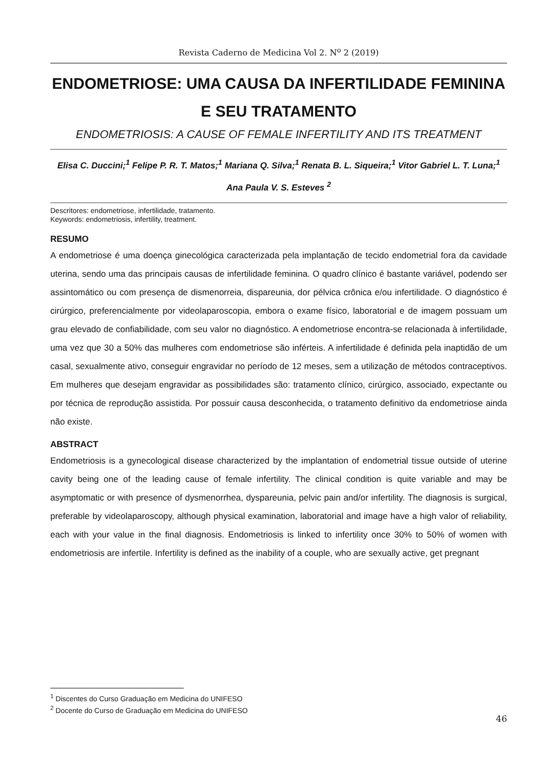Revista Caderno de Medicina Vol 2. N<sup>o</sup> 2 (2019)
ENDOMETRIOSE: UMA CAUSA DA INFERTILIDADE FEMININA E SEU TRATAMENTO
ENDOMETRIOSIS: A CAUSE OF FEMALE INFERTILITY AND ITS TREATMENT
Elisa C. Duccini;<sup>1</sup> Felipe P. R. T. Matos;<sup>1</sup> Mariana Q. Silva;<sup>1</sup> Renata B. L. Siqueira;<sup>1</sup> Vitor Gabriel L. T. Luna;<sup>1</sup> Ana Paula V. S. Esteves <sup>2</sup>
Descritores: endometriose, infertilidade, tratamento.
Keywords: endometriosis, infertility, treatment.
RESUMO
A endometriose é uma doença ginecológica caracterizada pela implantação de tecido endometrial fora da cavidade uterina, sendo uma das principais causas de infertilidade feminina. O quadro clínico é bastante variável, podendo ser assintomático ou com presença de dismenorreia, dispareunia, dor pélvica crônica e/ou infertilidade. O diagnóstico é cirúrgico, preferencialmente por videolaparoscopia, embora o exame físico, laboratorial e de imagem possuam um grau elevado de confiabilidade, com seu valor no diagnóstico. A endometriose encontra-se relacionada à infertilidade, uma vez que 30 a 50% das mulheres com endometriose são inférteis. A infertilidade é definida pela inaptidão de um casal, sexualmente ativo, conseguir engravidar no período de 12 meses, sem a utilização de métodos contraceptivos. Em mulheres que desejam engravidar as possibilidades são: tratamento clínico, cirúrgico, associado, expectante ou por técnica de reprodução assistida. Por possuir causa desconhecida, o tratamento definitivo da endometriose ainda não existe.
ABSTRACT
Endometriosis is a gynecological disease characterized by the implantation of endometrial tissue outside of uterine cavity being one of the leading cause of female infertility. The clinical condition is quite variable and may be asymptomatic or with presence of dysmenorrhea, dyspareunia, pelvic pain and/or infertility. The diagnosis is surgical, preferable by videolaparoscopy, although physical examination, laboratorial and image have a high valor of reliability, each with your value in the final diagnosis. Endometriosis is linked to infertility once 30% to 50% of women with endometriosis are infertile. Infertility is defined as the inability of a couple, who are sexually active, get pregnant
<sup>1</sup> Discentes do Curso Graduação em Medicina do UNIFESO
<sup>2</sup> Docente do Curso de Graduação em Medicina do UNIFESO
46